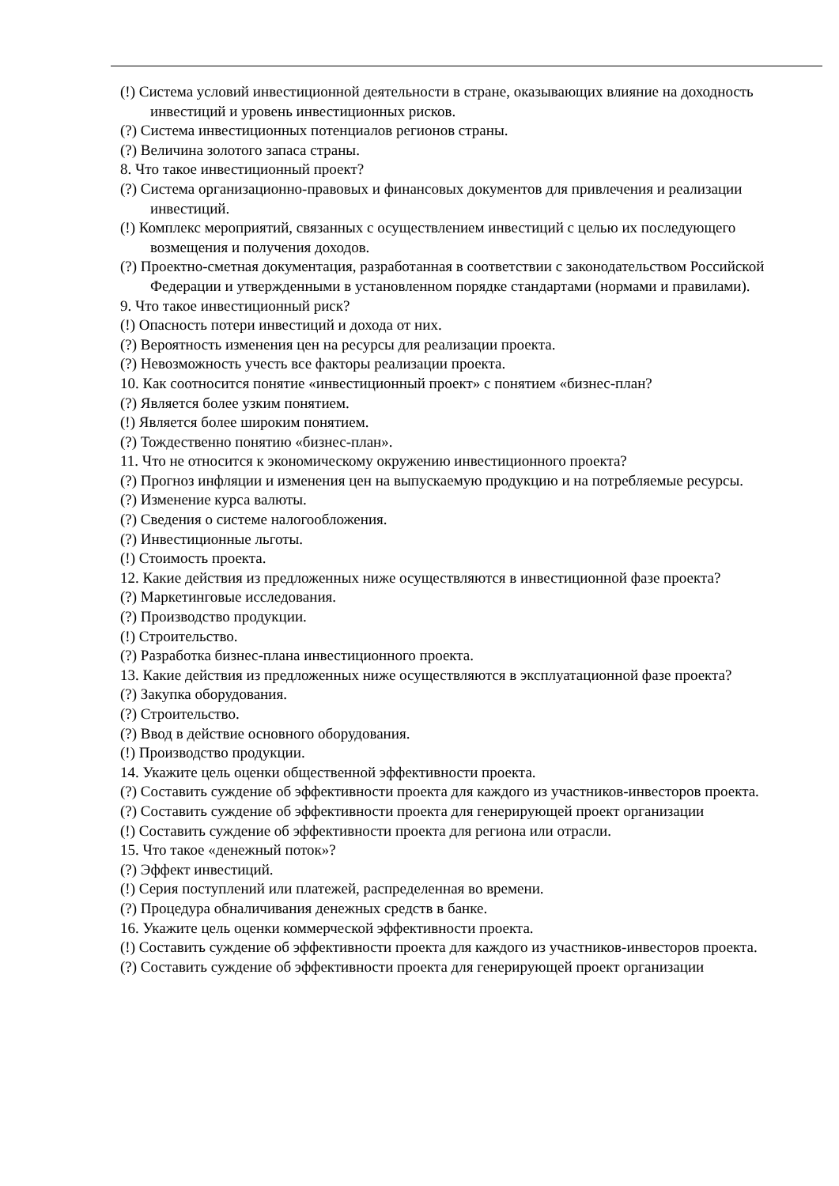(!) Система условий инвестиционной деятельности в стране, оказывающих влияние на доходность инвестиций и уровень инвестиционных рисков.
(?) Система инвестиционных потенциалов регионов страны.
(?) Величина золотого запаса страны.
8. Что такое инвестиционный проект?
(?) Система организационно-правовых и финансовых документов для привлечения и реализации инвестиций.
(!) Комплекс мероприятий, связанных с осуществлением инвестиций с целью их последующего возмещения и получения доходов.
(?) Проектно-сметная документация, разработанная в соответствии с законодательством Российской Федерации и утвержденными в установленном порядке стандартами (нормами и правилами).
9. Что такое инвестиционный риск?
(!) Опасность потери инвестиций и дохода от них.
(?) Вероятность изменения цен на ресурсы для реализации проекта.
(?) Невозможность учесть все факторы реализации проекта.
10. Как соотносится понятие «инвестиционный проект» с понятием «бизнес-план?
(?) Является более узким понятием.
(!) Является более широким понятием.
(?) Тождественно понятию «бизнес-план».
11. Что не относится к экономическому окружению инвестиционного проекта?
(?) Прогноз инфляции и изменения цен на выпускаемую продукцию и на потребляемые ресурсы.
(?) Изменение курса валюты.
(?) Сведения о системе налогообложения.
(?) Инвестиционные льготы.
(!) Стоимость проекта.
12. Какие действия из предложенных ниже осуществляются в инвестиционной фазе проекта?
(?) Маркетинговые исследования.
(?) Производство продукции.
(!) Строительство.
(?) Разработка бизнес-плана инвестиционного проекта.
13. Какие действия из предложенных ниже осуществляются в эксплуатационной фазе проекта?
(?) Закупка оборудования.
(?) Строительство.
(?) Ввод в действие основного оборудования.
(!) Производство продукции.
14. Укажите цель оценки общественной эффективности проекта.
(?) Составить суждение об эффективности проекта для каждого из участников-инвесторов проекта.
(?) Составить суждение об эффективности проекта для генерирующей проект организации
(!) Составить суждение об эффективности проекта для региона или отрасли.
15. Что такое «денежный поток»?
(?) Эффект инвестиций.
(!) Серия поступлений или платежей, распределенная во времени.
(?) Процедура обналичивания денежных средств в банке.
16. Укажите цель оценки коммерческой эффективности проекта.
(!) Составить суждение об эффективности проекта для каждого из участников-инвесторов проекта.
(?) Составить суждение об эффективности проекта для генерирующей проект организации